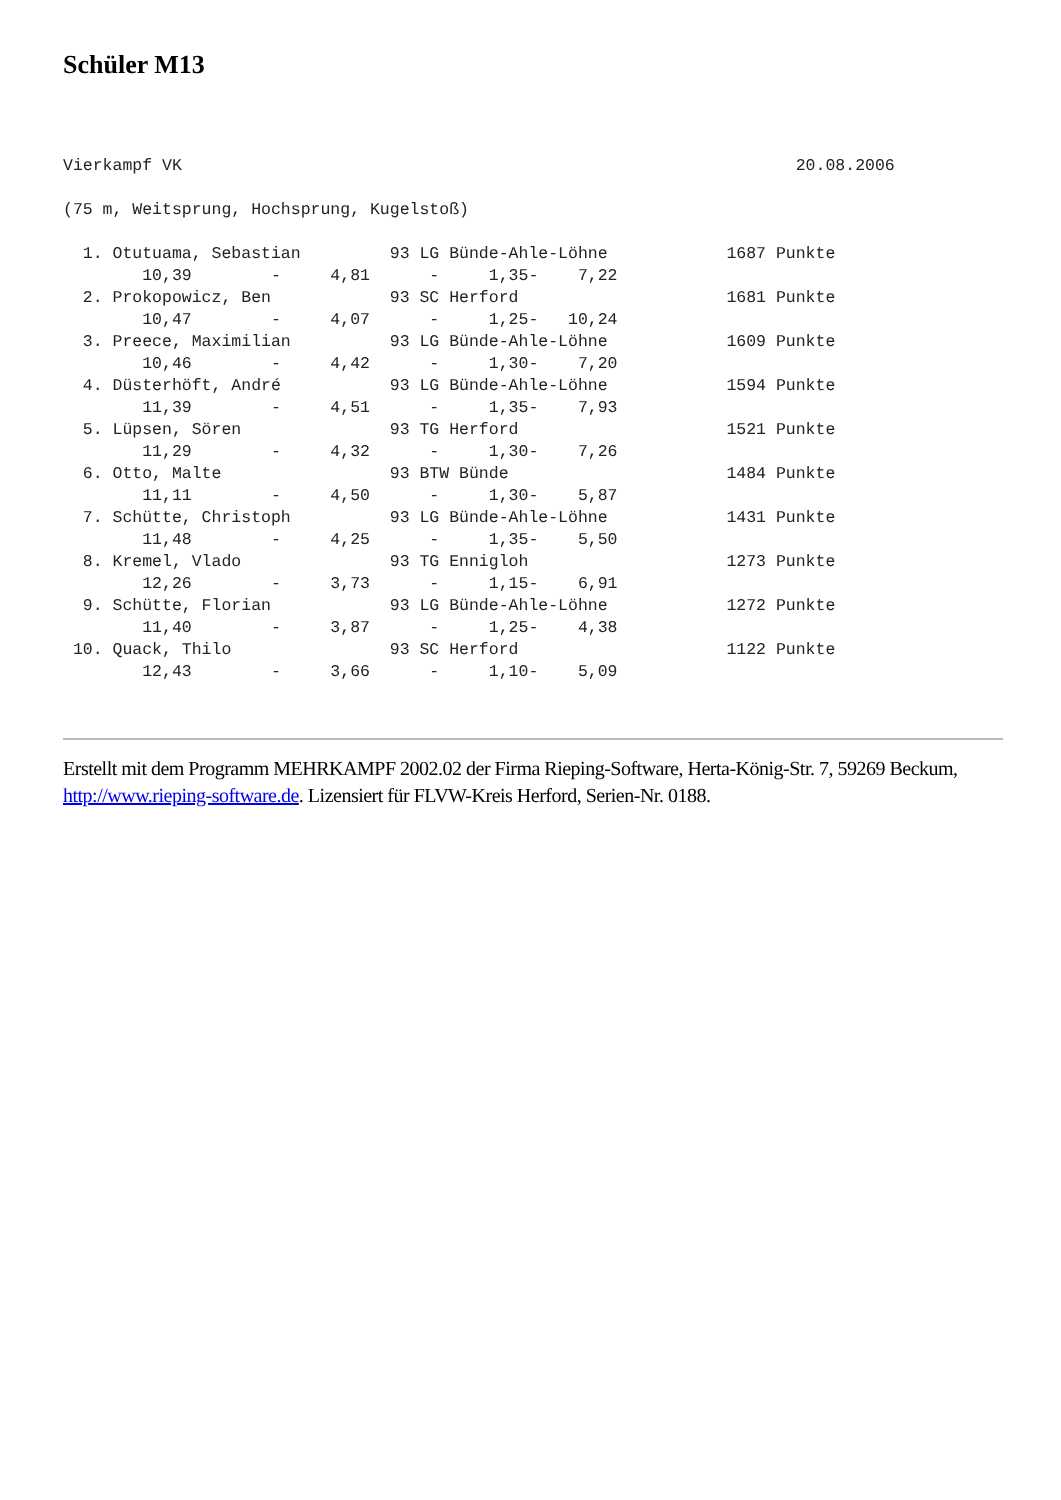Schüler M13
Vierkampf VK                                                              20.08.2006

(75 m, Weitsprung, Hochsprung, Kugelstoß)

  1. Otutuama, Sebastian         93 LG Bünde-Ahle-Löhne            1687 Punkte
        10,39        -     4,81      -     1,35-    7,22
  2. Prokopowicz, Ben            93 SC Herford                     1681 Punkte
        10,47        -     4,07      -     1,25-   10,24
  3. Preece, Maximilian          93 LG Bünde-Ahle-Löhne            1609 Punkte
        10,46        -     4,42      -     1,30-    7,20
  4. Düsterhöft, André           93 LG Bünde-Ahle-Löhne            1594 Punkte
        11,39        -     4,51      -     1,35-    7,93
  5. Lüpsen, Sören               93 TG Herford                     1521 Punkte
        11,29        -     4,32      -     1,30-    7,26
  6. Otto, Malte                 93 BTW Bünde                      1484 Punkte
        11,11        -     4,50      -     1,30-    5,87
  7. Schütte, Christoph          93 LG Bünde-Ahle-Löhne            1431 Punkte
        11,48        -     4,25      -     1,35-    5,50
  8. Kremel, Vlado               93 TG Ennigloh                    1273 Punkte
        12,26        -     3,73      -     1,15-    6,91
  9. Schütte, Florian            93 LG Bünde-Ahle-Löhne            1272 Punkte
        11,40        -     3,87      -     1,25-    4,38
 10. Quack, Thilo                93 SC Herford                     1122 Punkte
        12,43        -     3,66      -     1,10-    5,09
Erstellt mit dem Programm MEHRKAMPF 2002.02 der Firma Rieping-Software, Herta-König-Str. 7, 59269 Beckum, http://www.rieping-software.de. Lizensiert für FLVW-Kreis Herford, Serien-Nr. 0188.